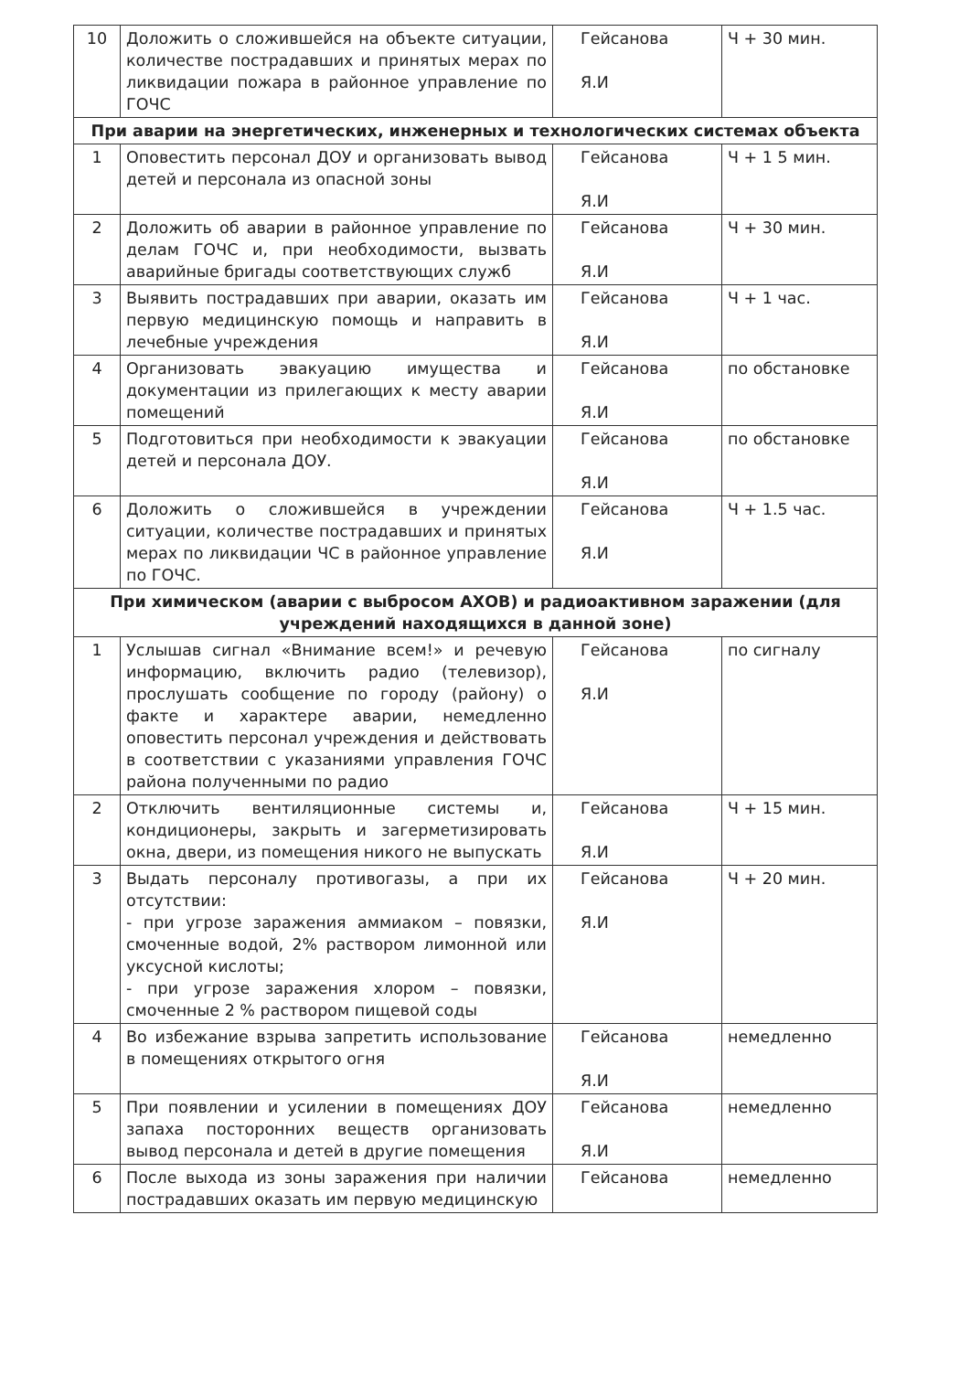| 10 | Доложить о сложившейся на объекте ситуации, количестве пострадавших и принятых мерах по ликвидации пожара в районное управление по ГОЧС | Гейсанова Я.И | Ч + 30 мин. |
| При аварии на энергетических, инженерных и технологических системах объекта | | | |
| 1 | Оповестить персонал ДОУ и организовать вывод детей и персонала из опасной зоны | Гейсанова Я.И | Ч + 1 5 мин. |
| 2 | Доложить об аварии в районное управление по делам ГОЧС и, при необходимости, вызвать аварийные бригады соответствующих служб | Гейсанова Я.И | Ч + 30 мин. |
| 3 | Выявить пострадавших при аварии, оказать им первую медицинскую помощь и направить в лечебные учреждения | Гейсанова Я.И | Ч + 1 час. |
| 4 | Организовать эвакуацию имущества и документации из прилегающих к месту аварии помещений | Гейсанова Я.И | по обстановке |
| 5 | Подготовиться при необходимости к эвакуации детей и персонала ДОУ. | Гейсанова Я.И | по обстановке |
| 6 | Доложить о сложившейся в учреждении ситуации, количестве пострадавших и принятых мерах по ликвидации ЧС в районное управление по ГОЧС. | Гейсанова Я.И | Ч + 1.5 час. |
| При химическом (аварии с выбросом АХОВ) и радиоактивном заражении (для учреждений находящихся в данной зоне) | | | |
| 1 | Услышав сигнал «Внимание всем!» и речевую информацию, включить радио (телевизор), прослушать сообщение по городу (району) о факте и характере аварии, немедленно оповестить персонал учреждения и действовать в соответствии с указаниями управления ГОЧС района полученными по радио | Гейсанова Я.И | по сигналу |
| 2 | Отключить вентиляционные системы и, кондиционеры, закрыть и загерметизировать окна, двери, из помещения никого не выпускать | Гейсанова Я.И | Ч + 15 мин. |
| 3 | Выдать персоналу противогазы, а при их отсутствии: - при угрозе заражения аммиаком – повязки, смоченные водой, 2% раствором лимонной или уксусной кислоты; - при угрозе заражения хлором – повязки, смоченные 2 % раствором пищевой соды | Гейсанова Я.И | Ч + 20 мин. |
| 4 | Во избежание взрыва запретить использование в помещениях открытого огня | Гейсанова Я.И | немедленно |
| 5 | При появлении и усилении в помещениях ДОУ запаха посторонних веществ организовать вывод персонала и детей в другие помещения | Гейсанова Я.И | немедленно |
| 6 | После выхода из зоны заражения при наличии пострадавших оказать им первую медицинскую | Гейсанова | немедленно |